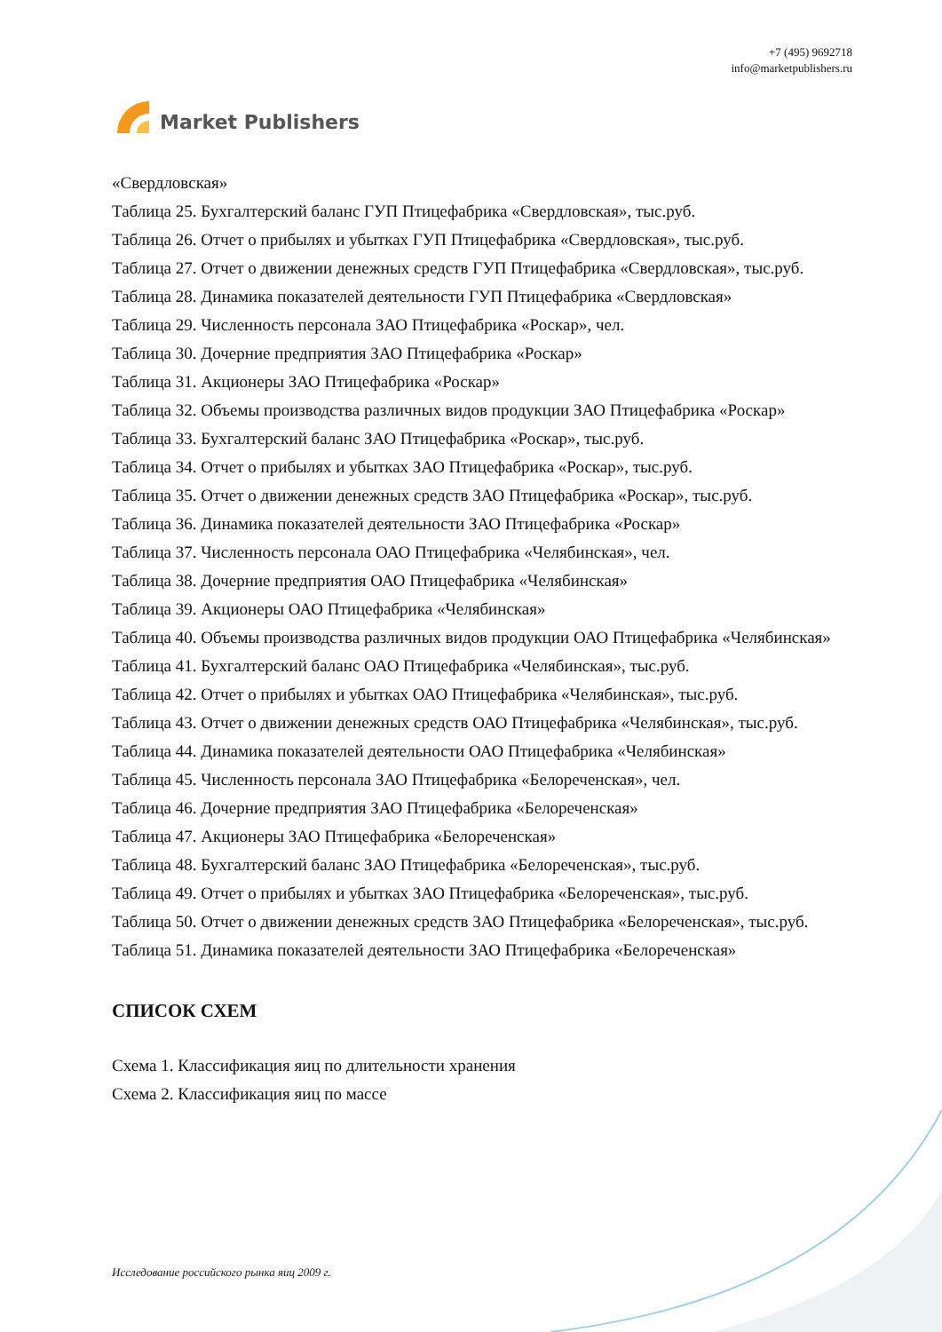Market Publishers
+7 (495) 9692718
info@marketpublishers.ru
«Свердловская»
Таблица 25. Бухгалтерский баланс ГУП Птицефабрика «Свердловская», тыс.руб.
Таблица 26. Отчет о прибылях и убытках ГУП Птицефабрика «Свердловская», тыс.руб.
Таблица 27. Отчет о движении денежных средств ГУП Птицефабрика «Свердловская», тыс.руб.
Таблица 28. Динамика показателей деятельности ГУП Птицефабрика «Свердловская»
Таблица 29. Численность персонала ЗАО Птицефабрика «Роскар», чел.
Таблица 30. Дочерние предприятия ЗАО Птицефабрика «Роскар»
Таблица 31. Акционеры ЗАО Птицефабрика «Роскар»
Таблица 32. Объемы производства различных видов продукции ЗАО Птицефабрика «Роскар»
Таблица 33. Бухгалтерский баланс ЗАО Птицефабрика «Роскар», тыс.руб.
Таблица 34. Отчет о прибылях и убытках ЗАО Птицефабрика «Роскар», тыс.руб.
Таблица 35. Отчет о движении денежных средств ЗАО Птицефабрика «Роскар», тыс.руб.
Таблица 36. Динамика показателей деятельности ЗАО Птицефабрика «Роскар»
Таблица 37. Численность персонала ОАО Птицефабрика «Челябинская», чел.
Таблица 38. Дочерние предприятия ОАО Птицефабрика «Челябинская»
Таблица 39. Акционеры ОАО Птицефабрика «Челябинская»
Таблица 40. Объемы производства различных видов продукции ОАО Птицефабрика «Челябинская»
Таблица 41. Бухгалтерский баланс ОАО Птицефабрика «Челябинская», тыс.руб.
Таблица 42. Отчет о прибылях и убытках ОАО Птицефабрика «Челябинская», тыс.руб.
Таблица 43. Отчет о движении денежных средств ОАО Птицефабрика «Челябинская», тыс.руб.
Таблица 44. Динамика показателей деятельности ОАО Птицефабрика «Челябинская»
Таблица 45. Численность персонала ЗАО Птицефабрика «Белореченская», чел.
Таблица 46. Дочерние предприятия ЗАО Птицефабрика «Белореченская»
Таблица 47. Акционеры ЗАО Птицефабрика «Белореченская»
Таблица 48. Бухгалтерский баланс ЗАО Птицефабрика «Белореченская», тыс.руб.
Таблица 49. Отчет о прибылях и убытках ЗАО Птицефабрика «Белореченская», тыс.руб.
Таблица 50. Отчет о движении денежных средств ЗАО Птицефабрика «Белореченская», тыс.руб.
Таблица 51. Динамика показателей деятельности ЗАО Птицефабрика «Белореченская»
СПИСОК СХЕМ
Схема 1. Классификация яиц по длительности хранения
Схема 2. Классификация яиц по массе
Исследование российского рынка яиц 2009 г.